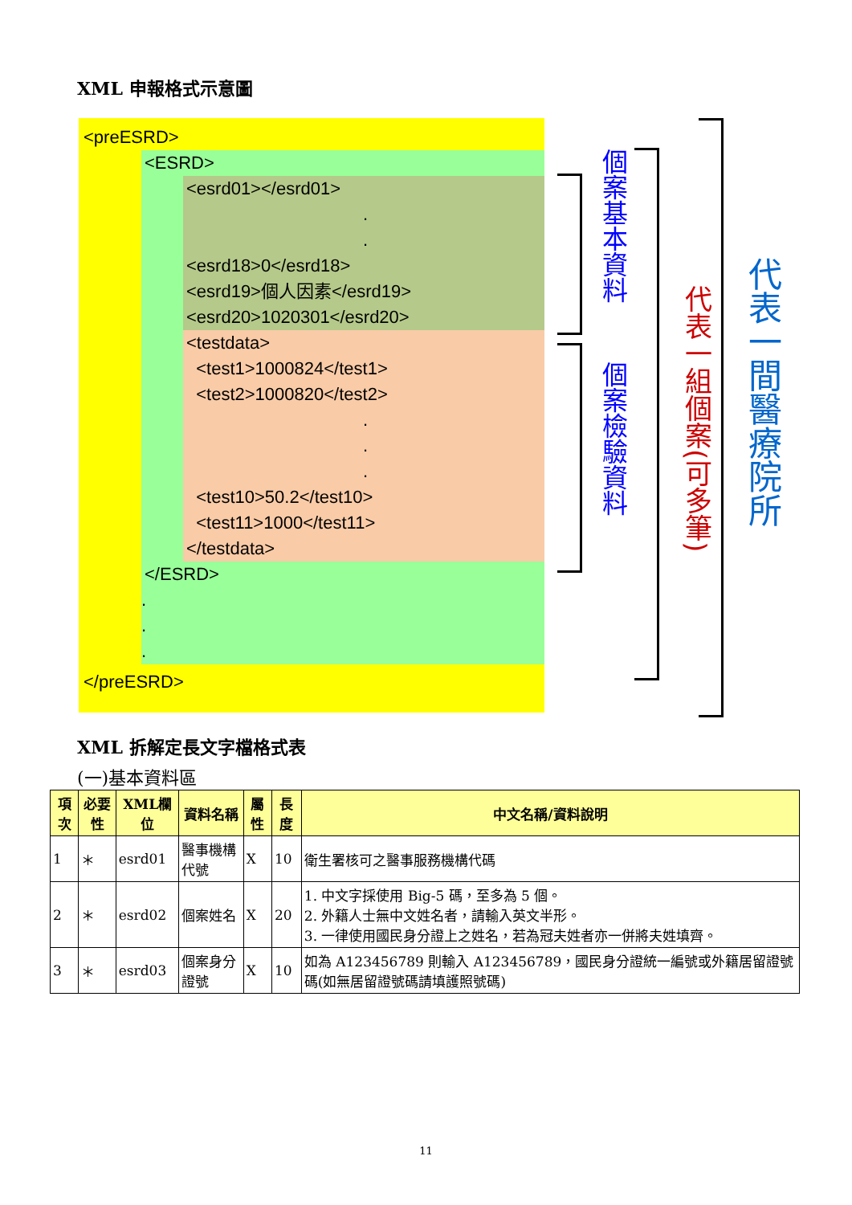XML 申報格式示意圖
<preESRD>
<ESRD>
<esrd01></esrd01>
.
.
<esrd18>0</esrd18>
<esrd19>個人因素</esrd19>
<esrd20>1020301</esrd20>
<testdata>
<test1>1000824</test1>
<test2>1000820</test2>
.
.
.
<test10>50.2</test10>
<test11>1000</test11>
</testdata>
</ESRD>
.
.
.
</preESRD>
個案基本資料
個案檢驗資料
代表一組個案(可多筆)
代表一間醫療院所
XML 拆解定長文字檔格式表
(一)基本資料區
| 項次 | 必要性 | XML欄位 | 資料名稱 | 屬性 | 長度 | 中文名稱/資料說明 |
| --- | --- | --- | --- | --- | --- | --- |
| 1 | ＊ | esrd01 | 醫事機構代號 | X | 10 | 衛生署核可之醫事服務機構代碼 |
| 2 | ＊ | esrd02 | 個案姓名 | X | 20 | 1. 中文字採使用 Big-5 碼，至多為 5 個。 2. 外籍人士無中文姓名者，請輸入英文半形。 3. 一律使用國民身分證上之姓名，若為冠夫姓者亦一併將夫姓填齊。 |
| 3 | ＊ | esrd03 | 個案身分證號 | X | 10 | 如為 A123456789 則輸入 A123456789，國民身分證統一編號或外籍居留證號碼(如無居留證號碼請填護照號碼) |
11